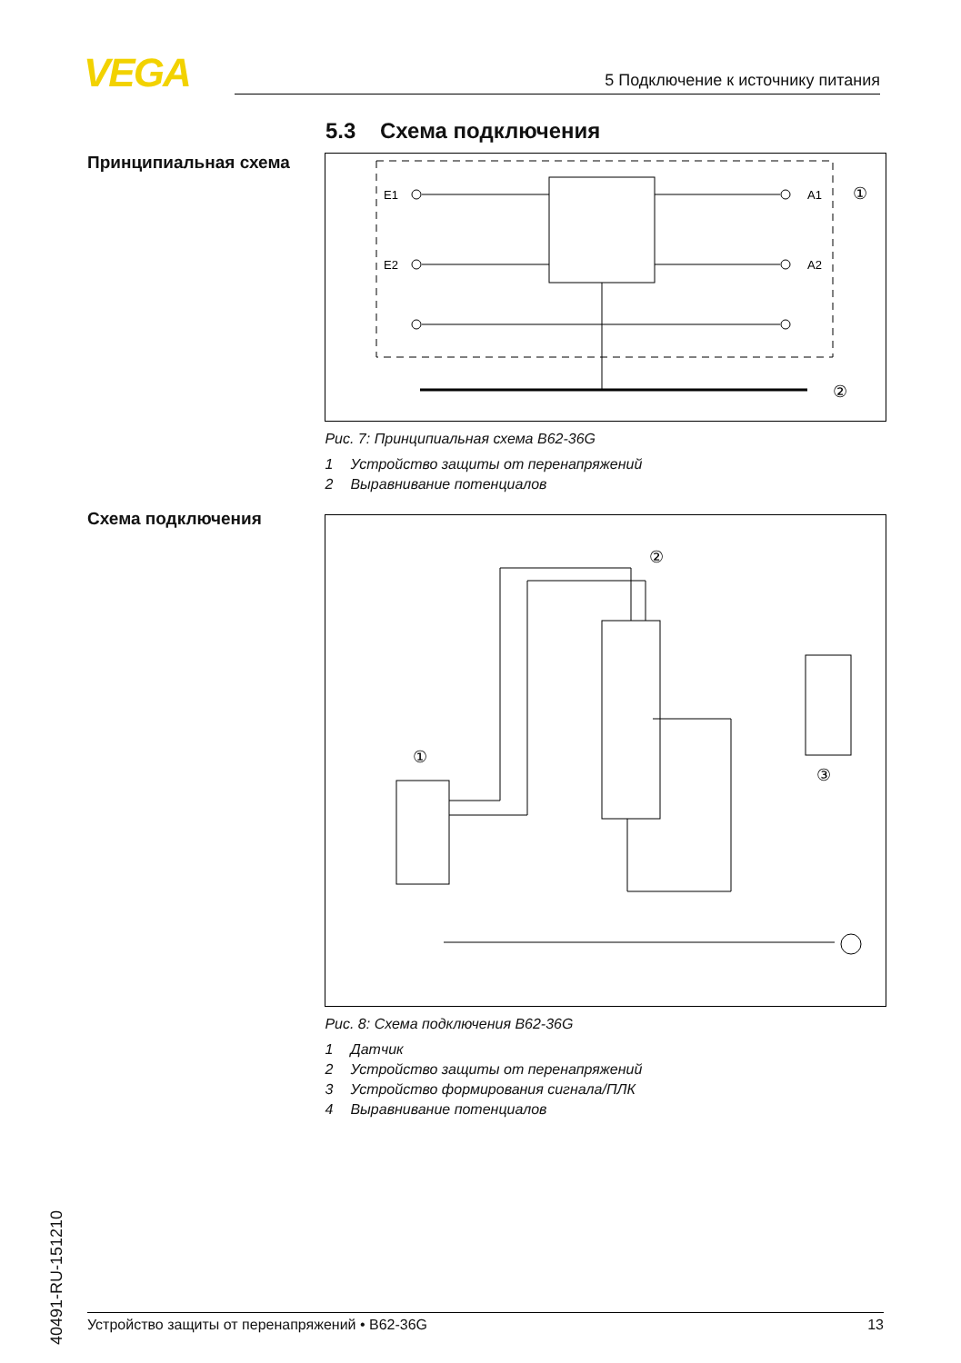VEGA 5 Подключение к источнику питания
5.3 Схема подключения
Принципиальная схема
E1
E2
A1
A2
①
②
Рис. 7: Принципиальная схема B62-36G
1 Устройство защиты от перенапряжений
2 Выравнивание потенциалов
Схема подключения
①
②
③
Рис. 8: Схема подключения B62-36G
1 Датчик
2 Устройство защиты от перенапряжений
3 Устройство формирования сигнала/ПЛК
4 Выравнивание потенциалов
40491-RU-151210
Устройство защиты от перенапряжений • B62-36G 13